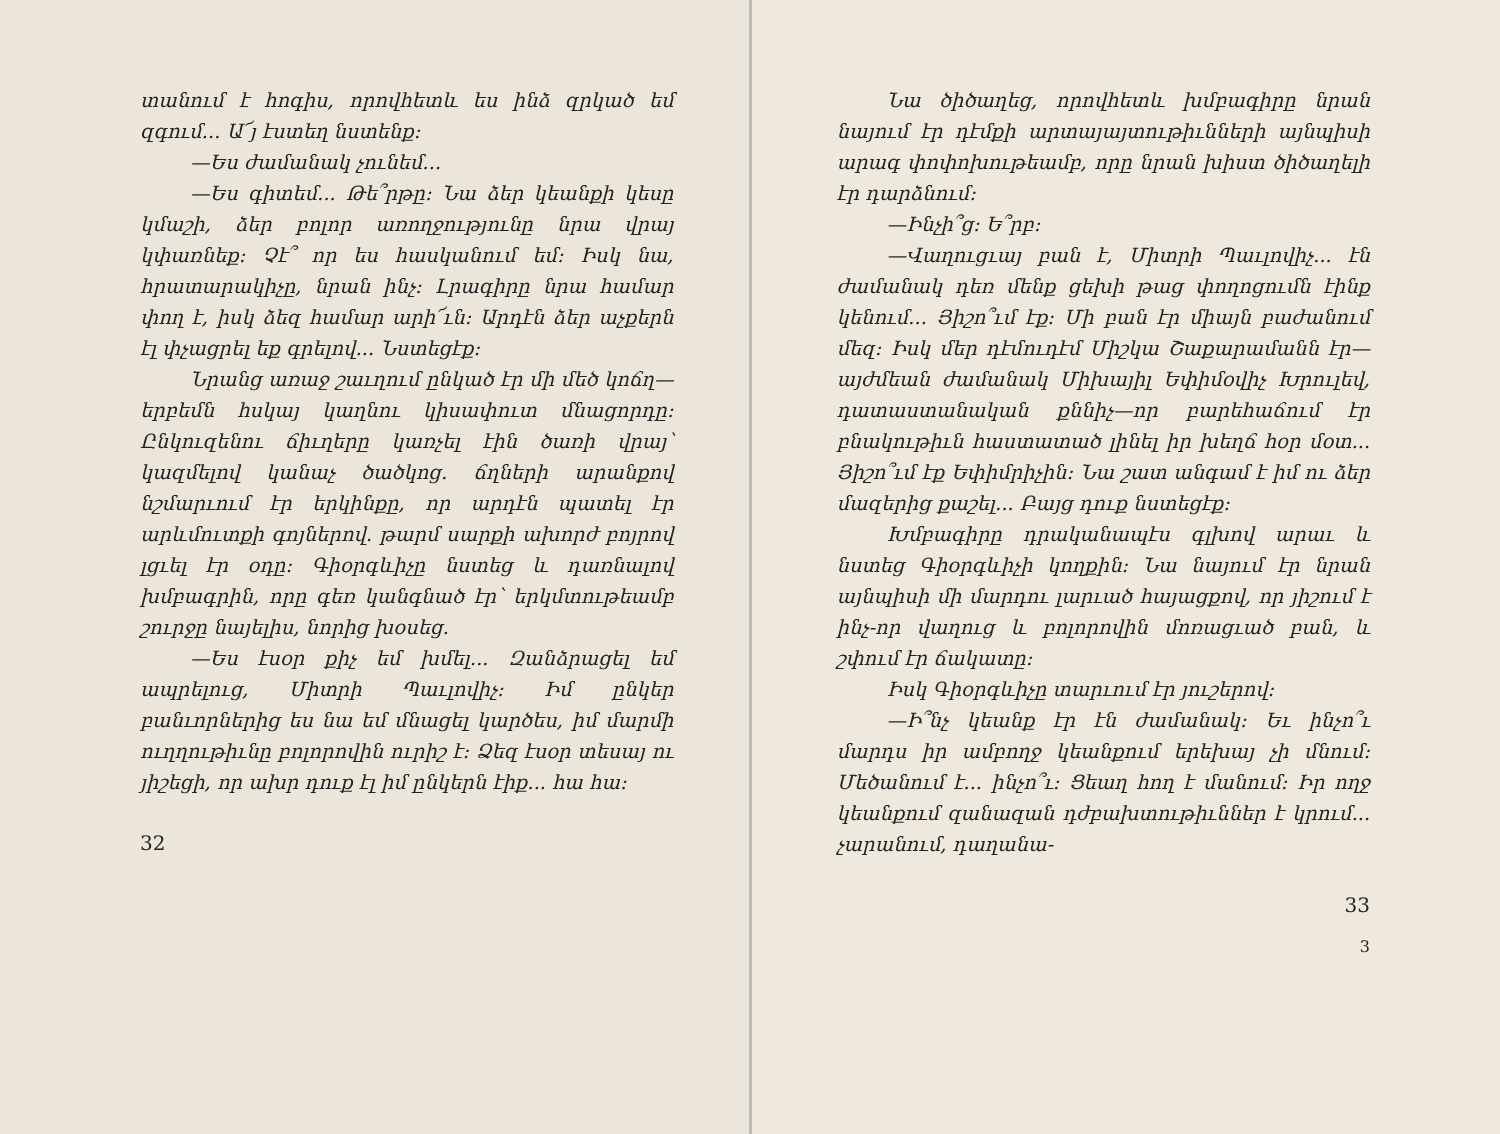տանում է հոգիս, որովհետև ես ինձ զրկած եմ զգում... Ա՜յ էստեղ նստենք:
—Ես ժամանակ չունեմ...
—Ես գիտեմ... Թե՞րթը: Նա ձեր կեանքի կեսը կմաշի, ձեր բոլոր առողջությունը նրա վրայ կփառնեք: Չէ՞ որ ես հասկանում եմ: Իսկ նա, հրատարակիչը, նրան ինչ: Լրագիրը նրա համար փող է, իսկ ձեզ համար արի՜ւն: Արդէն ձեր աչքերն էլ փչացրել եք գրելով... Նստեցէք:
Նրանց առաջ շաւղում ընկած էր մի մեծ կոճղ—երբեմն հսկայ կաղնու կիսափուտ մնացորդը: Ընկուզենու ճիւղերը կառչել էին ծառի վրայ՝ կազմելով կանաչ ծածկոց. ճղների արանքով նշմարւում էր երկինքը, որ արդէն պատել էր արևմուտքի գոյներով. թարմ սարքի ախորժ բոյրով լցւել էր օդը: Գիօրգևիչը նստեց և դառնալով խմբագրին, որը գեռ կանգնած էր՝ երկմտութեամբ շուրջը նայելիս, նորից խօսեց.
—Ես էսօր քիչ եմ խմել... Զանձրացել եմ ապրելուց, Միտրի Պաւլովիչ: Իմ ընկեր բանւորներից ես նա եմ մնացել կարծես, իմ մարմի ուղղութիւնը բոլորովին ուրիշ է: Ձեզ էսօր տեսայ ու յիշեցի, որ ախր դուք էլ իմ ընկերն էիք... հա հա:
32
Նա ծիծաղեց, որովհետև խմբագիրը նրան նայում էր դէմքի արտայայտութիւնների այնպիսի արագ փոփոխութեամբ, որը նրան խիստ ծիծաղելի էր դարձնում:
—Ինչի՞ց: Ե՞րբ:
—Վաղուցւայ բան է, Միտրի Պաւլովիչ... էն ժամանակ դեռ մենք ցեխի թաց փողոցումն էինք կենում... Յիշո՞ւմ էք: Մի բան էր միայն բաժանում մեզ: Իսկ մեր դէմուդէմ Միշկա Շաքարամանն էր—այժմեան ժամանակ Միխայիլ Եփիմօվիչ Խրուլեվ, դատաստանական քննիչ—որ բարեհաճում էր բնակութիւն հաստատած լինել իր խեղճ հօր մօտ... Յիշո՞ւմ էք Եփիմրիչին: Նա շատ անգամ է իմ ու ձեր մազերից քաշել... Բայց դուք նստեցէք:
Խմբագիրը դրականապէս գլխով արաւ և նստեց Գիօրգևիչի կողքին: Նա նայում էր նրան այնպիսի մի մարդու լարւած հայացքով, որ յիշում է ինչ-որ վաղուց և բոլորովին մոռացւած բան, և շփում էր ճակատը:
Իսկ Գիօրգևիչը տարւում էր յուշերով:
—Ի՞նչ կեանք էր էն ժամանակ: Եւ ինչո՞ւ մարդս իր ամբողջ կեանքում երեխայ չի մնում: Մեծանում է... ինչո՞ւ: Ցեաղ հող է մանում: Իր ողջ կեանքում զանազան դժբախտութիւններ է կրում... չարանում, դաղանա-
33
3